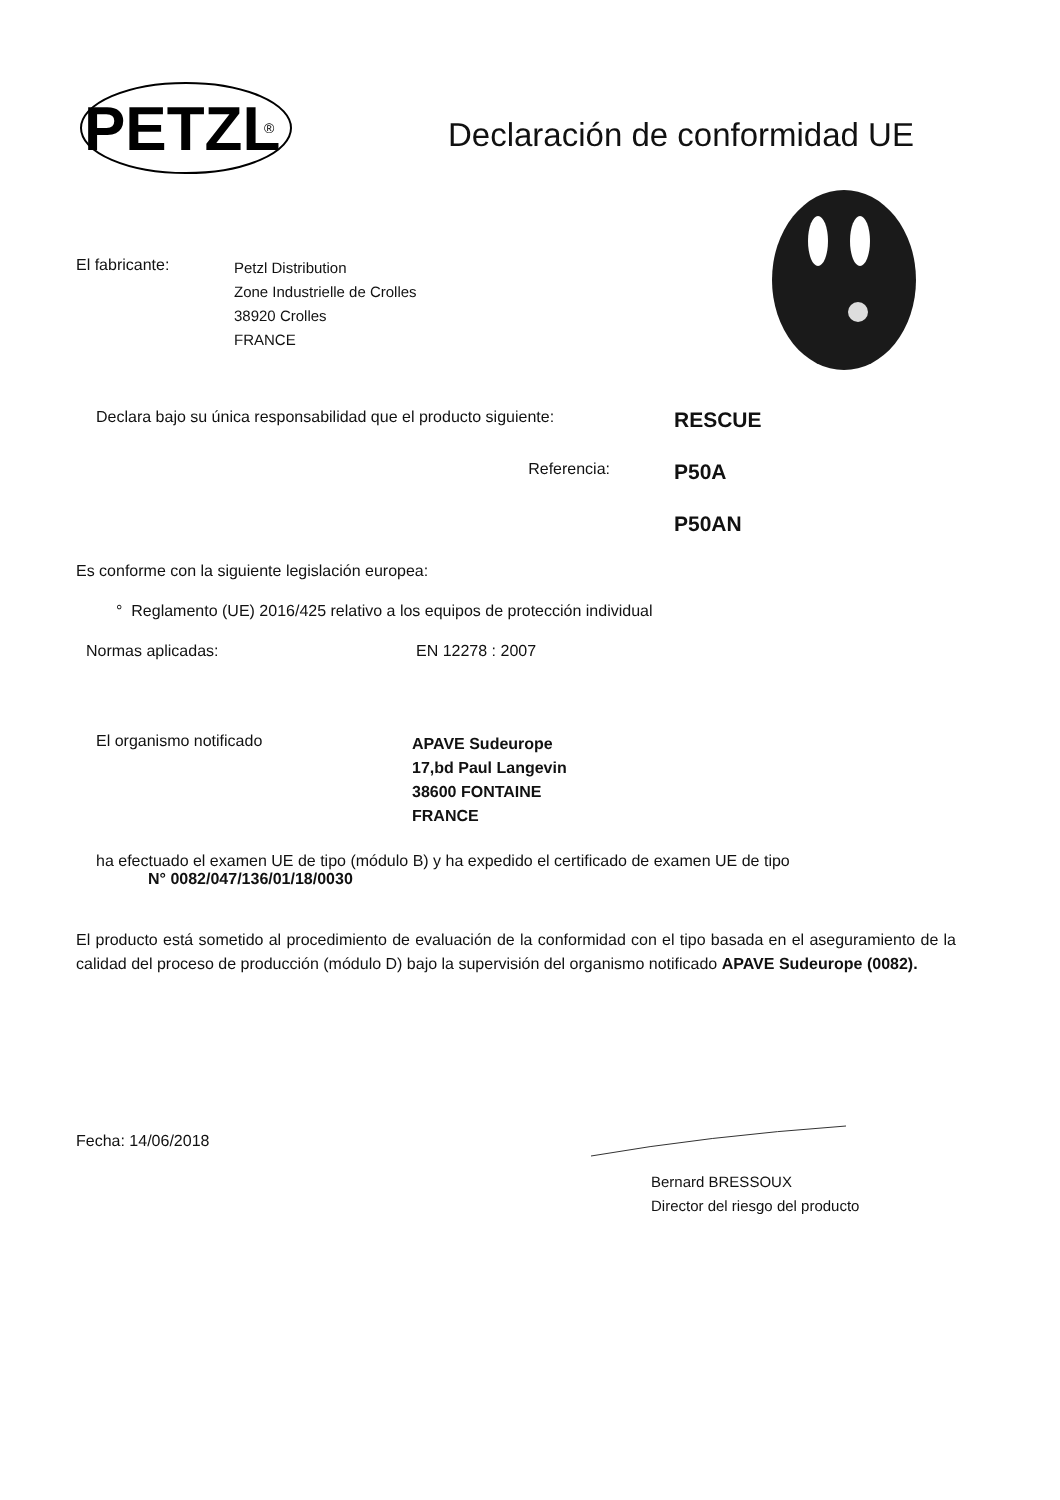PETZL
®
Declaración de conformidad UE
El fabricante:
Petzl Distribution
Zone Industrielle de Crolles
38920 Crolles
FRANCE
Declara bajo su única responsabilidad que el producto siguiente:
RESCUE
Referencia:
P50A
P50AN
Es conforme con la siguiente legislación europea:
° Reglamento (UE) 2016/425 relativo a los equipos de protección individual
Normas aplicadas: EN 12278 : 2007
El organismo notificado
APAVE Sudeurope
17,bd Paul Langevin
38600 FONTAINE
FRANCE
ha efectuado el examen UE de tipo (módulo B) y ha expedido el certificado de examen UE de tipo
N° 0082/047/136/01/18/0030
El producto está sometido al procedimiento de evaluación de la conformidad con el tipo basada en el aseguramiento de la calidad del proceso de producción (módulo D) bajo la supervisión del organismo notificado APAVE Sudeurope (0082).
Fecha: 14/06/2018
Bernard BRESSOUX
Director del riesgo del producto